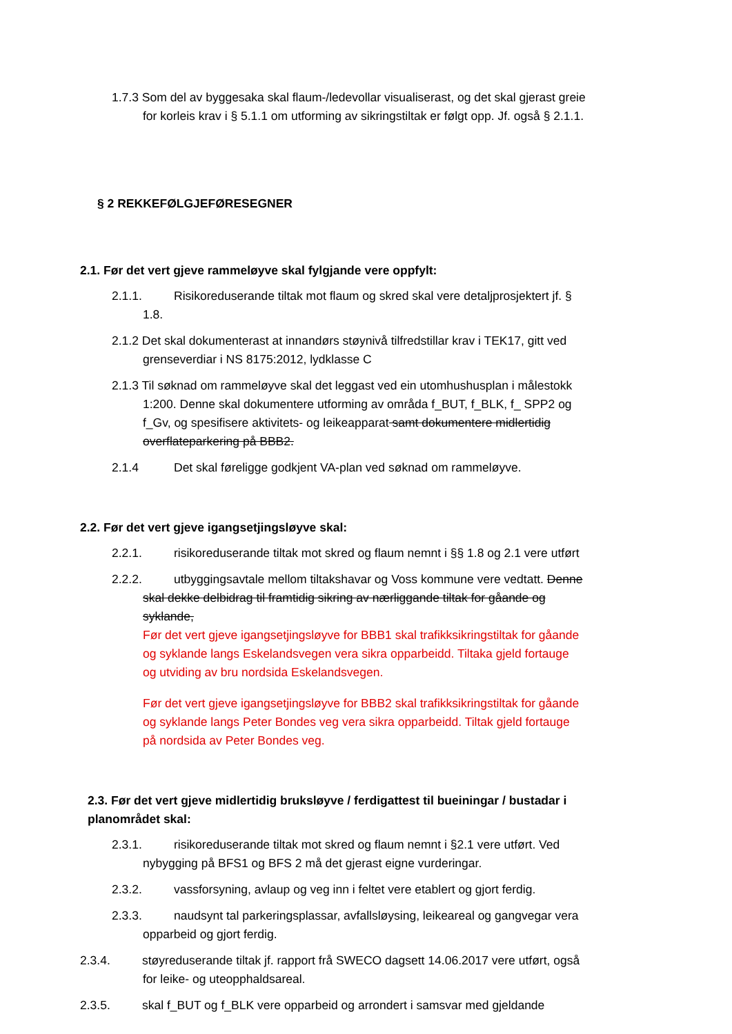1.7.3 Som del av byggesaka skal flaum-/ledevollar visualiserast, og det skal gjerast greie for korleis krav i § 5.1.1 om utforming av sikringstiltak er følgt opp. Jf. også § 2.1.1.
§ 2 REKKEFØLGJEFØRESEGNER
2.1. Før det vert gjeve rammeløyve skal fylgjande vere oppfylt:
2.1.1. Risikoreduserande tiltak mot flaum og skred skal vere detaljprosjektert jf. § 1.8.
2.1.2 Det skal dokumenterast at innandørs støynivå tilfredstillar krav i TEK17, gitt ved grenseverdiar i NS 8175:2012, lydklasse C
2.1.3 Til søknad om rammeløyve skal det leggast ved ein utomhushusplan i målestokk 1:200. Denne skal dokumentere utforming av områda f_BUT, f_BLK, f_ SPP2 og f_Gv, og spesifisere aktivitets- og leikeapparat samt dokumentere midlertidig overflateparkering på BBB2.
2.1.4 Det skal føreligge godkjent VA-plan ved søknad om rammeløyve.
2.2. Før det vert gjeve igangsetjingsløyve skal:
2.2.1. risikoreduserande tiltak mot skred og flaum nemnt i §§ 1.8 og 2.1 vere utført
2.2.2. utbyggingsavtale mellom tiltakshavar og Voss kommune vere vedtatt. Denne skal dekke delbidrag til framtidig sikring av nærliggande tiltak for gåande og syklande,
Før det vert gjeve igangsetjingsløyve for BBB1 skal trafikksikringstiltak for gåande og syklande langs Eskelandsvegen vera sikra opparbeidd. Tiltaka gjeld fortauge og utviding av bru nordsida Eskelandsvegen.
Før det vert gjeve igangsetjingsløyve for BBB2 skal trafikksikringstiltak for gåande og syklande langs Peter Bondes veg vera sikra opparbeidd. Tiltak gjeld fortauge på nordsida av Peter Bondes veg.
2.3. Før det vert gjeve midlertidig bruksløyve / ferdigattest til bueiningar / bustadar i planområdet skal:
2.3.1. risikoreduserande tiltak mot skred og flaum nemnt i §2.1 vere utført. Ved nybygging på BFS1 og BFS 2 må det gjerast eigne vurderingar.
2.3.2. vassforsyning, avlaup og veg inn i feltet vere etablert og gjort ferdig.
2.3.3. naudsynt tal parkeringsplassar, avfallsløysing, leikeareal og gangvegar vera opparbeid og gjort ferdig.
2.3.4. støyreduserande tiltak jf. rapport frå SWECO dagsett 14.06.2017 vere utført, også for leike- og uteopphaldsareal.
2.3.5. skal f_BUT og f_BLK vere opparbeid og arrondert i samsvar med gjeldande